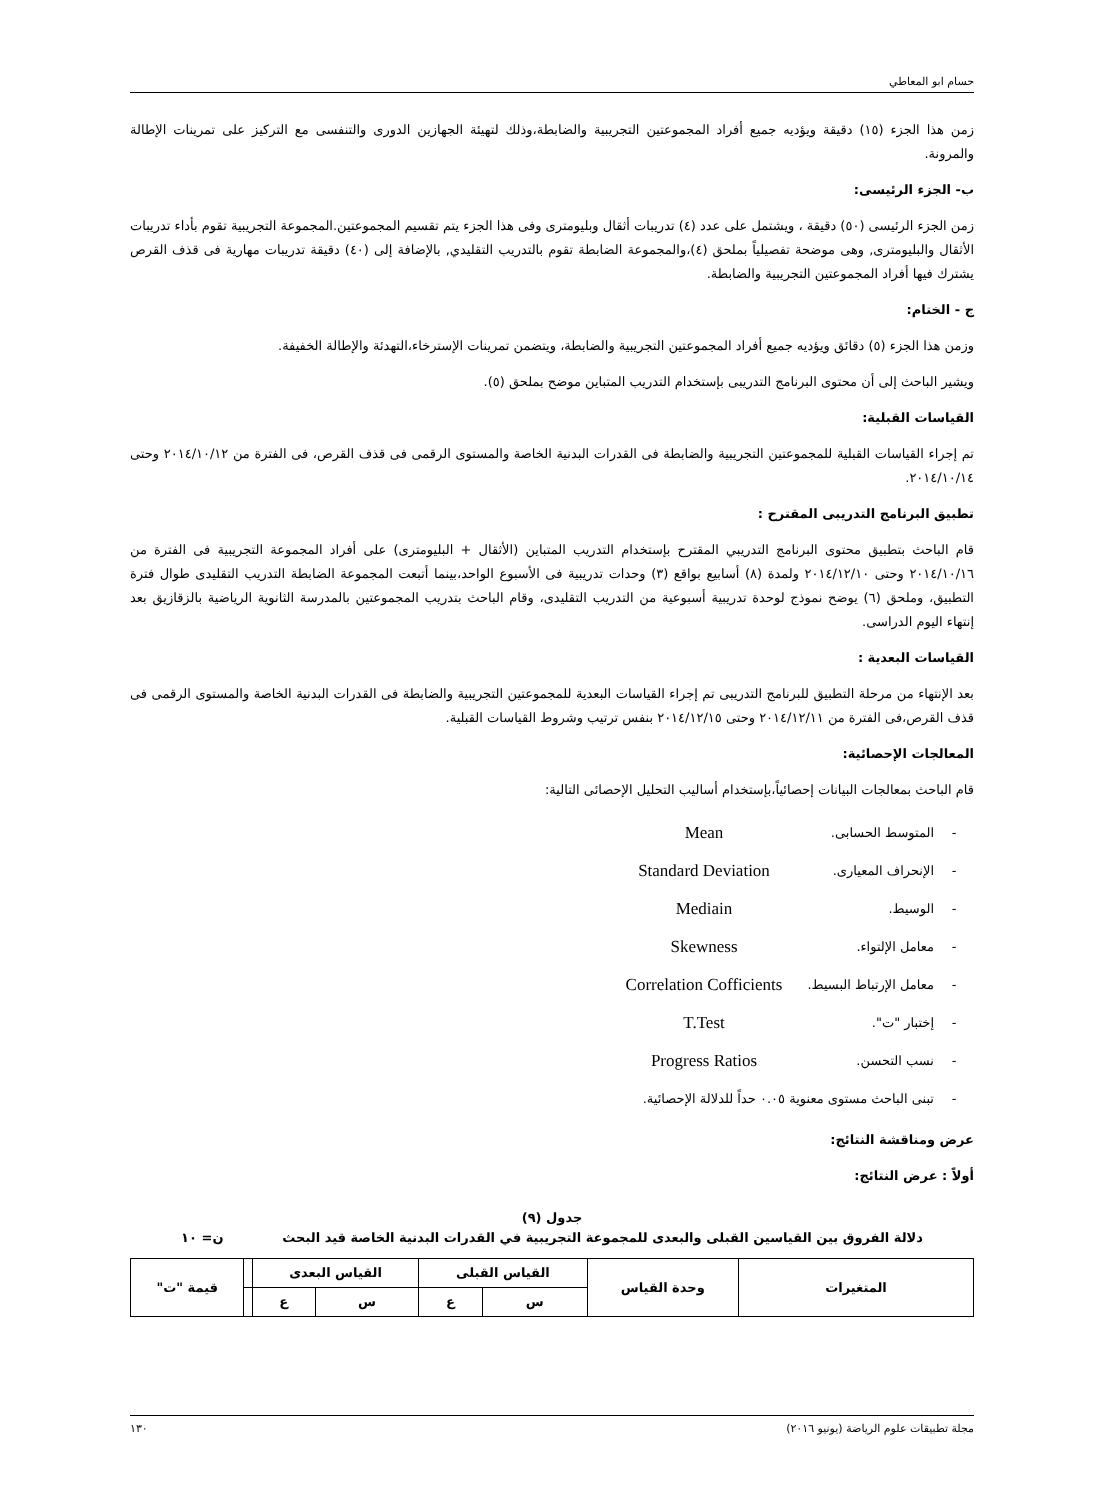حسام ابو المعاطي
زمن هذا الجزء (١٥) دقيقة ويؤديه جميع أفراد المجموعتين التجريبية والضابطة،وذلك لتهيئة الجهازين الدورى والتنفسى مع التركيز على تمرينات الإطالة والمرونة.
ب- الجزء الرئيسى:
زمن الجزء الرئيسى (٥٠) دقيقة ، ويشتمل على عدد (٤) تدريبات أثقال وبليومترى وفى هذا الجزء يتم تقسيم المجموعتين.المجموعة التجريبية تقوم بأداء تدريبات الأثقال والبليومترى, وهى موضحة تفصيلياً بملحق (٤)،والمجموعة الضابطة تقوم بالتدريب التقليدي, بالإضافة إلى (٤٠) دقيقة تدريبات مهارية فى قذف القرص يشترك فيها أفراد المجموعتين التجريبية والضابطة.
ج - الختام:
وزمن هذا الجزء (٥) دقائق ويؤديه جميع أفراد المجموعتين التجريبية والضابطة، ويتضمن تمرينات الإسترخاء،التهدئة والإطالة الخفيفة.
ويشير الباحث إلى أن محتوى البرنامج التدريبى بإستخدام التدريب المتباين موضح بملحق (٥).
القياسات القبلية:
تم إجراء القياسات القبلية للمجموعتين التجريبية والضابطة فى القدرات البدنية الخاصة والمستوى الرقمى فى قذف القرص، فى الفترة من ٢٠١٤/١٠/١٢ وحتى ٢٠١٤/١٠/١٤.
تطبيق البرنامج التدريبى المقترح :
قام الباحث بتطبيق محتوى البرنامج التدريبي المقترح بإستخدام التدريب المتباين (الأثقال + البليومترى) على أفراد المجموعة التجريبية فى الفترة من ٢٠١٤/١٠/١٦ وحتى ٢٠١٤/١٢/١٠ ولمدة (٨) أسابيع بواقع (٣) وحدات تدريبية فى الأسبوع الواحد،بينما أتبعت المجموعة الضابطة التدريب التقليدى طوال فترة التطبيق، وملحق (٦) يوضح نموذج لوحدة تدريبية أسبوعية من التدريب التقليدى، وقام الباحث بتدريب المجموعتين بالمدرسة الثانوية الرياضية بالزقازيق بعد إنتهاء اليوم الدراسى.
القياسات البعدية :
بعد الإنتهاء من مرحلة التطبيق للبرنامج التدريبى تم إجراء القياسات البعدية للمجموعتين التجريبية والضابطة فى القدرات البدنية الخاصة والمستوى الرقمى فى قذف القرص،فى الفترة من ٢٠١٤/١٢/١١ وحتى ٢٠١٤/١٢/١٥ بنفس ترتيب وشروط القياسات القبلية.
المعالجات الإحصائية:
قام الباحث بمعالجات البيانات إحصائياً،بإستخدام أساليب التحليل الإحصائى التالية:
- المتوسط الحسابى. Mean
- الإنحراف المعيارى. Standard Deviation
- الوسيط. Mediain
- معامل الإلتواء. Skewness
- معامل الإرتباط البسيط. Correlation Cofficients
- إختبار "ت". T.Test
- نسب التحسن. Progress Ratios
- تبنى الباحث مستوى معنوية ٠.٠٥ حداً للدلالة الإحصائية.
عرض ومناقشة النتائج:
أولاً : عرض النتائج:
جدول (٩)
دلالة الفروق بين القياسين القبلى والبعدى للمجموعة التجريبية في القدرات البدنية الخاصة قيد البحث ن= ١٠
| المتغيرات | وحدة القياس | القياس القبلى | | القياس البعدى | | | قيمة "ت" |
| --- | --- | --- | --- | --- | --- | --- | --- |
| | | س | ع | س | ع | | |
مجلة تطبيقات علوم الرياضة (يونيو ٢٠١٦) ١٣٠